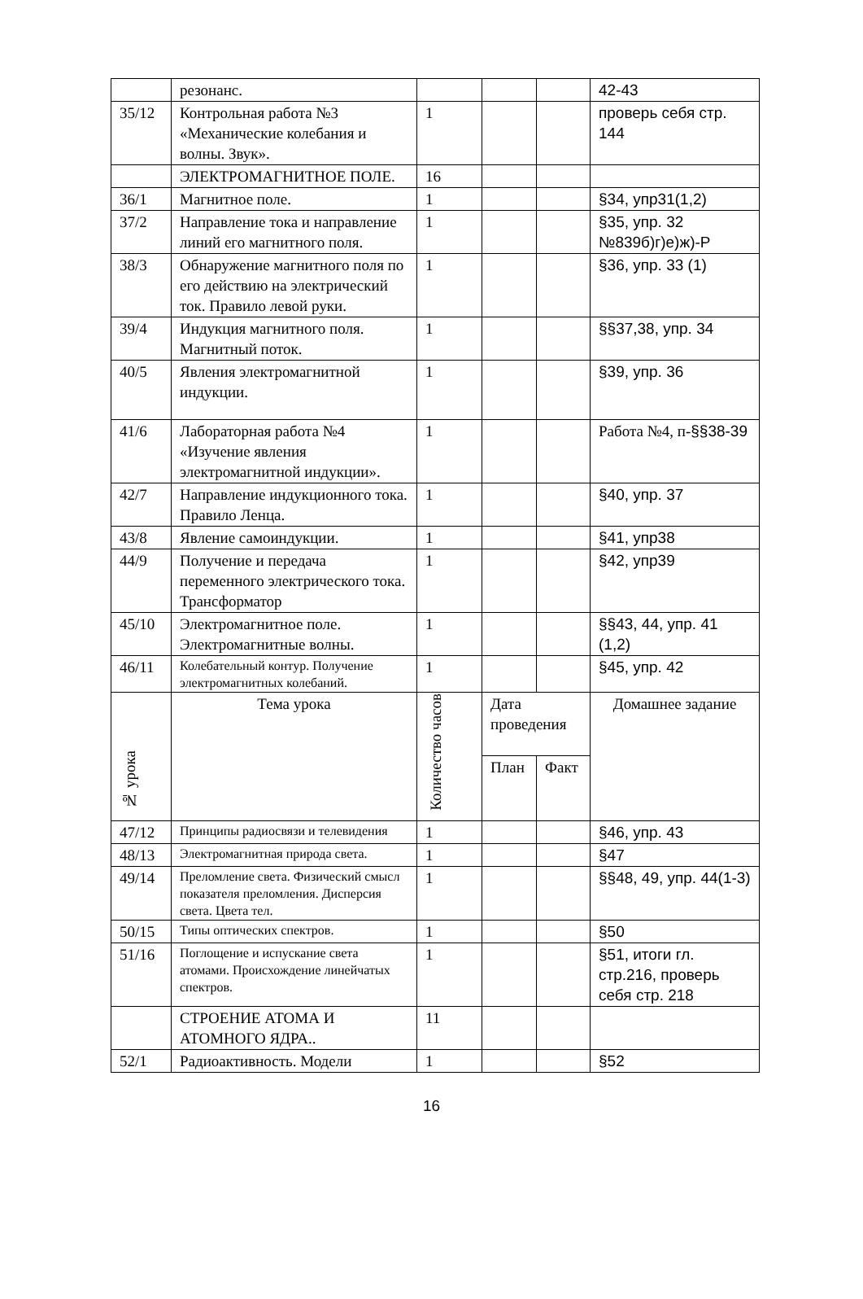| | резонанс. | | | | 42-43 |
| 35/12 | Контрольная работа №3 «Механические колебания и волны. Звук». | 1 | | | проверь себя стр. 144 |
| | ЭЛЕКТРОМАГНИТНОЕ ПОЛЕ. | 16 | | | |
| 36/1 | Магнитное поле. | 1 | | | §34, упр31(1,2) |
| 37/2 | Направление тока и направление линий его магнитного поля. | 1 | | | §35, упр. 32 №839б)г)е)ж)-Р |
| 38/3 | Обнаружение магнитного поля по его действию на электрический ток. Правило левой руки. | 1 | | | §36, упр. 33 (1) |
| 39/4 | Индукция магнитного поля. Магнитный поток. | 1 | | | §§37,38, упр. 34 |
| 40/5 | Явления электромагнитной индукции. | 1 | | | §39, упр. 36 |
| 41/6 | Лабораторная работа №4 «Изучение явления электромагнитной индукции». | 1 | | | Работа №4, п- §§38-39 |
| 42/7 | Направление индукционного тока. Правило Ленца. | 1 | | | §40, упр. 37 |
| 43/8 | Явление самоиндукции. | 1 | | | §41, упр38 |
| 44/9 | Получение и передача переменного электрического тока. Трансформатор | 1 | | | §42, упр39 |
| 45/10 | Электромагнитное поле. Электромагнитные волны. | 1 | | | §§43, 44, упр. 41 (1,2) |
| 46/11 | Колебательный контур. Получение электромагнитных колебаний. | 1 | | | §45, упр. 42 |
| № урока | Тема урока | Количество часов | Дата проведения | | Домашнее задание |
| | | | План | Факт | |
| 47/12 | Принципы радиосвязи и телевидения | 1 | | | §46, упр. 43 |
| 48/13 | Электромагнитная природа света. | 1 | | | §47 |
| 49/14 | Преломление света. Физический смысл показателя преломления. Дисперсия света. Цвета тел. | 1 | | | §§48, 49, упр. 44(1-3) |
| 50/15 | Типы оптических спектров. | 1 | | | §50 |
| 51/16 | Поглощение и испускание света атомами. Происхождение линейчатых спектров. | 1 | | | §51, итоги гл. стр.216, проверь себя стр. 218 |
| | СТРОЕНИЕ АТОМА И АТОМНОГО ЯДРА.. | 11 | | | |
| 52/1 | Радиоактивность. Модели | 1 | | | §52 |
16